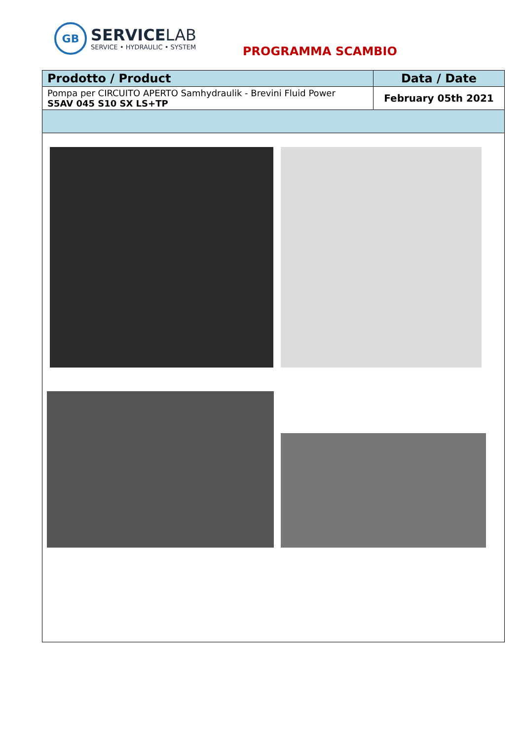GB
SERVICELAB
SERVICE • HYDRAULIC • SYSTEM
PROGRAMMA SCAMBIO
| Prodotto / Product | Data / Date |
| --- | --- |
| Pompa per CIRCUITO APERTO Samhydraulik - Brevini Fluid Power S5AV 045 S10 SX LS+TP | February 05th 2021 |